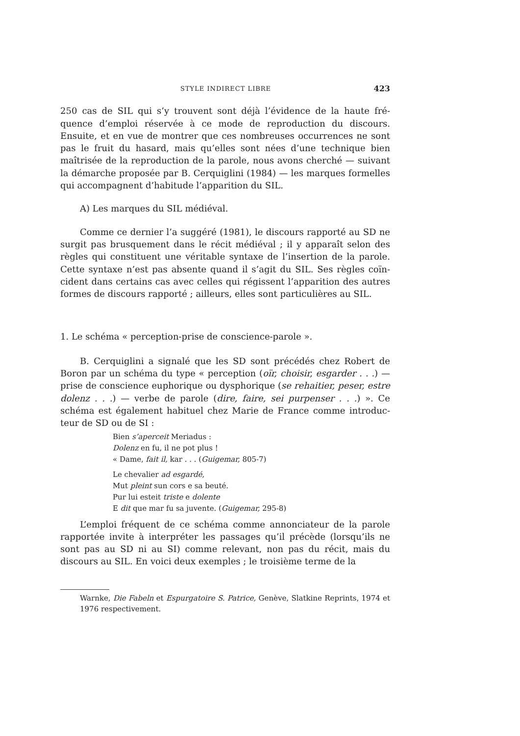STYLE INDIRECT LIBRE 423
250 cas de SIL qui s’y trouvent sont déjà l’évidence de la haute fré­quence d’emploi réservée à ce mode de reproduction du discours. Ensuite, et en vue de montrer que ces nombreuses occurrences ne sont pas le fruit du hasard, mais qu’elles sont nées d’une technique bien maîtrisée de la reproduction de la parole, nous avons cherché — sui­vant la démarche proposée par B. Cerquiglini (1984) — les marques formelles qui accompagnent d’habitude l’apparition du SIL.
A) Les marques du SIL médiéval.
Comme ce dernier l’a suggéré (1981), le discours rapporté au SD ne surgit pas brusquement dans le récit médiéval ; il y apparaît selon des règles qui constituent une véritable syntaxe de l’insertion de la parole. Cette syntaxe n’est pas absente quand il s’agit du SIL. Ses règles coïn­cident dans certains cas avec celles qui régissent l’apparition des autres formes de discours rapporté ; ailleurs, elles sont particulières au SIL.
1. Le schéma « perception-prise de conscience-parole ».
B. Cerquiglini a signalé que les SD sont précédés chez Robert de Boron par un schéma du type « perception (oïr, choisir, esgarder . . .) — prise de conscience euphorique ou dysphorique (se rehaitier, peser, estre dolenz . . .) — verbe de parole (dire, faire, sei purpenser . . .) ». Ce schéma est également habituel chez Marie de France comme introduc­teur de SD ou de SI :
Bien s’aperceit Meriadus :
Dolenz en fu, il ne pot plus !
« Dame, fait il, kar . . . (Guigemar, 805-7)
Le chevalier ad esgardé,
Mut pleint sun cors e sa beuté.
Pur lui esteit triste e dolente
E dit que mar fu sa juvente. (Guigemar, 295-8)
L’emploi fréquent de ce schéma comme annonciateur de la parole rapportée invite à interpréter les passages qu’il précède (lorsqu’ils ne sont pas au SD ni au SI) comme relevant, non pas du récit, mais du discours au SIL. En voici deux exemples ; le troisième terme de la
Warnke, Die Fabeln et Espurgatoire S. Patrice, Genève, Slatkine Reprints, 1974 et 1976 respectivement.